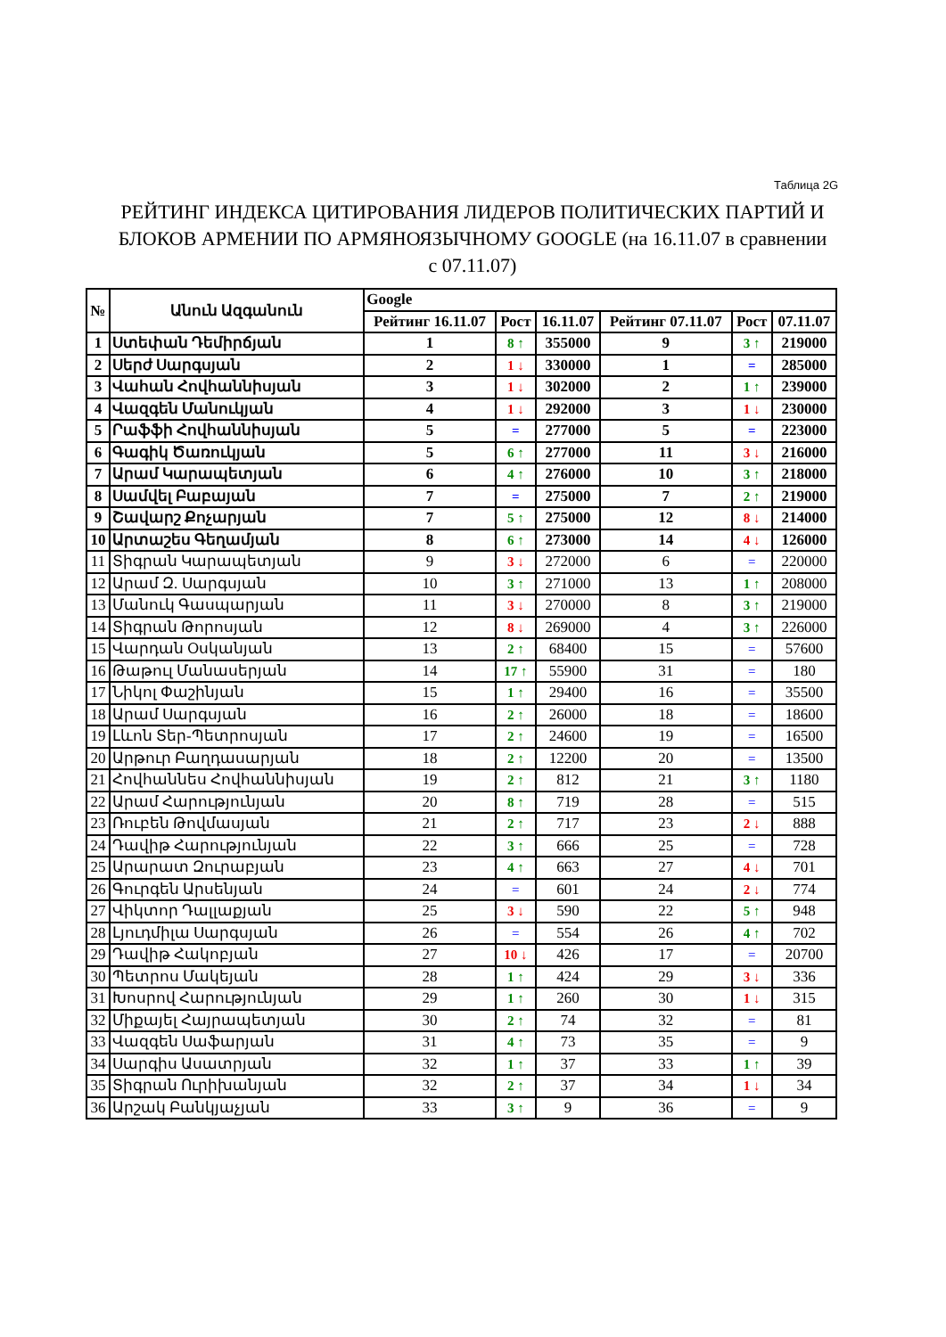Таблица 2G
РЕЙТИНГ ИНДЕКСА ЦИТИРОВАНИЯ ЛИДЕРОВ ПОЛИТИЧЕСКИХ ПАРТИЙ И БЛОКОВ АРМЕНИИ ПО АРМЯНОЯЗЫЧНОМУ GOOGLE (на 16.11.07 в сравнении с 07.11.07)
| № | Անուն Ազգանուն | Google | | | | | |
| --- | --- | --- | --- | --- | --- | --- | --- |
| | | Рейтинг 16.11.07 | Рост | 16.11.07 | Рейтинг 07.11.07 | Рост | 07.11.07 |
| 1 | Ստեփան Դեմիրճյան | 1 | 8 ↑ | 355000 | 9 | 3 ↑ | 219000 |
| 2 | Սերժ Սարգսյան | 2 | 1 ↓ | 330000 | 1 | = | 285000 |
| 3 | Վահան Հովհաննիսյան | 3 | 1 ↓ | 302000 | 2 | 1 ↑ | 239000 |
| 4 | Վազգեն Մանուկյան | 4 | 1 ↓ | 292000 | 3 | 1 ↓ | 230000 |
| 5 | Րաֆֆի Հովհաննիսյան | 5 | = | 277000 | 5 | = | 223000 |
| 6 | Գագիկ Ծառուկյան | 5 | 6 ↑ | 277000 | 11 | 3 ↓ | 216000 |
| 7 | Արամ Կարապետյան | 6 | 4 ↑ | 276000 | 10 | 3 ↑ | 218000 |
| 8 | Սամվել Բաբայան | 7 | = | 275000 | 7 | 2 ↑ | 219000 |
| 9 | Շավարշ Քոչարյան | 7 | 5 ↑ | 275000 | 12 | 8 ↓ | 214000 |
| 10 | Արտաշես Գեղամյան | 8 | 6 ↑ | 273000 | 14 | 4 ↓ | 126000 |
| 11 | Տիգրան Կարապետյան | 9 | 3 ↓ | 272000 | 6 | = | 220000 |
| 12 | Արամ Զ. Սարգսյան | 10 | 3 ↑ | 271000 | 13 | 1 ↑ | 208000 |
| 13 | Մանուկ Գասպարյան | 11 | 3 ↓ | 270000 | 8 | 3 ↑ | 219000 |
| 14 | Տիգրան Թորոսյան | 12 | 8 ↓ | 269000 | 4 | 3 ↑ | 226000 |
| 15 | Վարդան Օսկանյան | 13 | 2 ↑ | 68400 | 15 | = | 57600 |
| 16 | Թաթուլ Մանասերյան | 14 | 17 ↑ | 55900 | 31 | = | 180 |
| 17 | Նիկոլ Փաշինյան | 15 | 1 ↑ | 29400 | 16 | = | 35500 |
| 18 | Արամ Սարգսյան | 16 | 2 ↑ | 26000 | 18 | = | 18600 |
| 19 | Լևոն Տեր-Պետրոսյան | 17 | 2 ↑ | 24600 | 19 | = | 16500 |
| 20 | Արթուր Բաղդասարյան | 18 | 2 ↑ | 12200 | 20 | = | 13500 |
| 21 | Հովհաննես Հովհաննիսյան | 19 | 2 ↑ | 812 | 21 | 3 ↑ | 1180 |
| 22 | Արամ Հարությունյան | 20 | 8 ↑ | 719 | 28 | = | 515 |
| 23 | Ռուբեն Թովմասյան | 21 | 2 ↑ | 717 | 23 | 2 ↓ | 888 |
| 24 | Դավիթ Հարությունյան | 22 | 3 ↑ | 666 | 25 | = | 728 |
| 25 | Արարատ Զուրաբյան | 23 | 4 ↑ | 663 | 27 | 4 ↓ | 701 |
| 26 | Գուրգեն Արսենյան | 24 | = | 601 | 24 | 2 ↓ | 774 |
| 27 | Վիկտոր Դալլաքյան | 25 | 3 ↓ | 590 | 22 | 5 ↑ | 948 |
| 28 | Լյուդմիլա Սարգսյան | 26 | = | 554 | 26 | 4 ↑ | 702 |
| 29 | Դավիթ Հակոբյան | 27 | 10 ↓ | 426 | 17 | = | 20700 |
| 30 | Պետրոս Մակեյան | 28 | 1 ↑ | 424 | 29 | 3 ↓ | 336 |
| 31 | Խոսրով Հարությունյան | 29 | 1 ↑ | 260 | 30 | 1 ↓ | 315 |
| 32 | Միքայել Հայրապետյան | 30 | 2 ↑ | 74 | 32 | = | 81 |
| 33 | Վազգեն Սաֆարյան | 31 | 4 ↑ | 73 | 35 | = | 9 |
| 34 | Սարգիս Ասատրյան | 32 | 1 ↑ | 37 | 33 | 1 ↑ | 39 |
| 35 | Տիգրան Ուրիխանյան | 32 | 2 ↑ | 37 | 34 | 1 ↓ | 34 |
| 36 | Արշակ Բանկյաչյան | 33 | 3 ↑ | 9 | 36 | = | 9 |